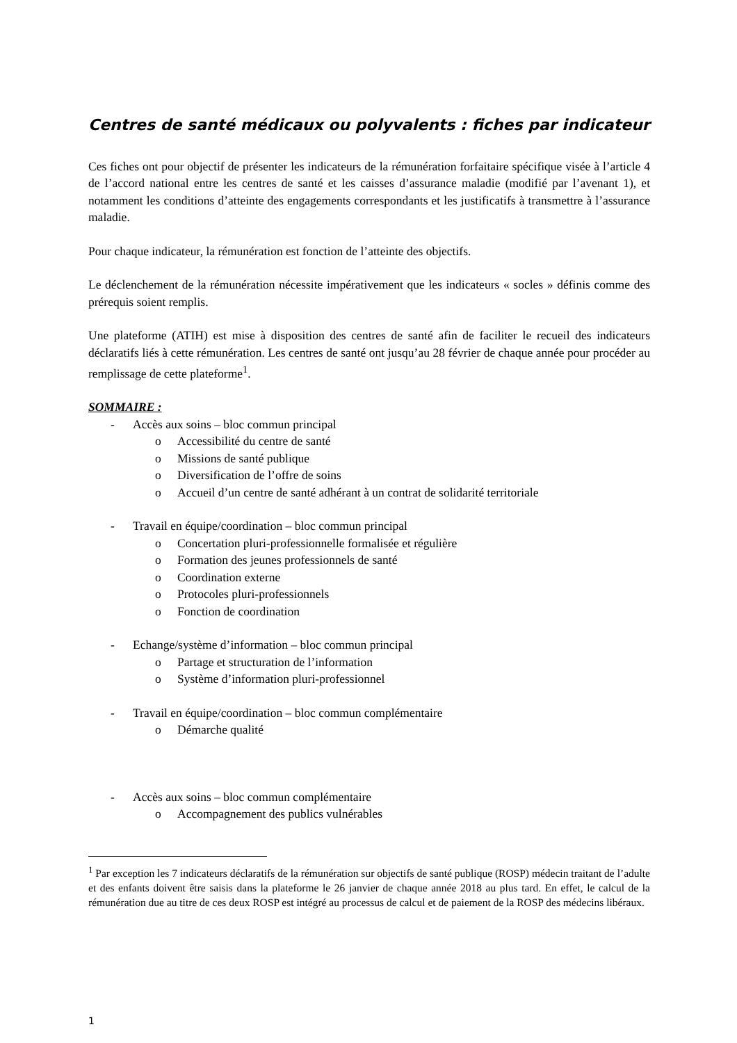Centres de santé médicaux ou polyvalents : fiches par indicateur
Ces fiches ont pour objectif de présenter les indicateurs de la rémunération forfaitaire spécifique visée à l’article 4 de l’accord national entre les centres de santé et les caisses d’assurance maladie (modifié par l’avenant 1), et notamment les conditions d’atteinte des engagements correspondants et les justificatifs à transmettre à l’assurance maladie.
Pour chaque indicateur, la rémunération est fonction de l’atteinte des objectifs.
Le déclenchement de la rémunération nécessite impérativement que les indicateurs « socles » définis comme des prérequis soient remplis.
Une plateforme (ATIH) est mise à disposition des centres de santé afin de faciliter le recueil des indicateurs déclaratifs liés à cette rémunération. Les centres de santé ont jusqu’au 28 février de chaque année pour procéder au remplissage de cette plateforme<sup>1</sup>.
SOMMAIRE :
- Accès aux soins – bloc commun principal
o Accessibilité du centre de santé
o Missions de santé publique
o Diversification de l’offre de soins
o Accueil d’un centre de santé adhérant à un contrat de solidarité territoriale
- Travail en équipe/coordination – bloc commun principal
o Concertation pluri-professionnelle formalisée et régulière
o Formation des jeunes professionnels de santé
o Coordination externe
o Protocoles pluri-professionnels
o Fonction de coordination
- Echange/système d’information – bloc commun principal
o Partage et structuration de l’information
o Système d’information pluri-professionnel
- Travail en équipe/coordination – bloc commun complémentaire
o Démarche qualité
- Accès aux soins – bloc commun complémentaire
o Accompagnement des publics vulnérables
<sup>1</sup> Par exception les 7 indicateurs déclaratifs de la rémunération sur objectifs de santé publique (ROSP) médecin traitant de l’adulte et des enfants doivent être saisis dans la plateforme le 26 janvier de chaque année 2018 au plus tard. En effet, le calcul de la rémunération due au titre de ces deux ROSP est intégré au processus de calcul et de paiement de la ROSP des médecins libéraux.
1